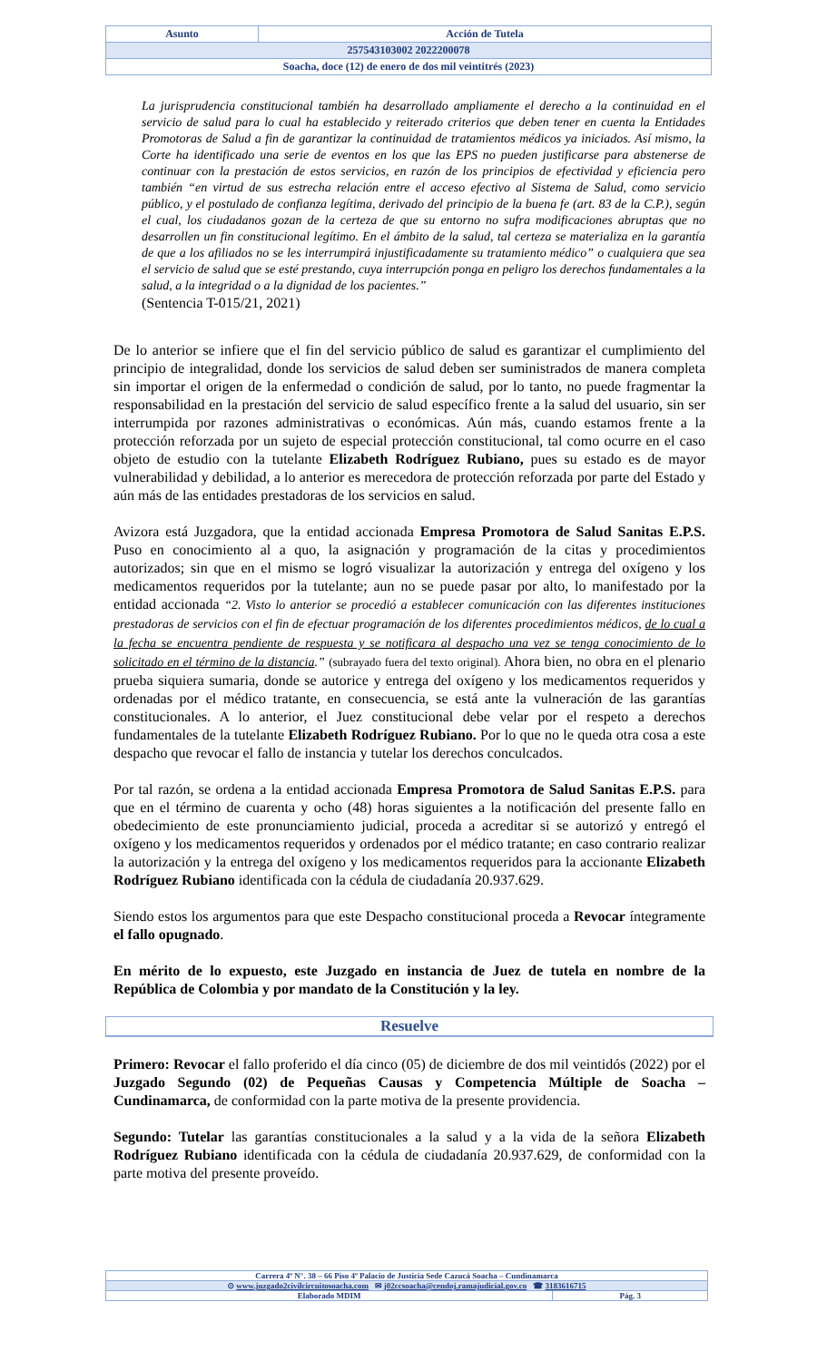| Asunto | Acción de Tutela |
| 257543103002 2022200078 | |
| Soacha, doce (12) de enero de dos mil veintitrés (2023) | |
La jurisprudencia constitucional también ha desarrollado ampliamente el derecho a la continuidad en el servicio de salud para lo cual ha establecido y reiterado criterios que deben tener en cuenta la Entidades Promotoras de Salud a fin de garantizar la continuidad de tratamientos médicos ya iniciados. Así mismo, la Corte ha identificado una serie de eventos en los que las EPS no pueden justificarse para abstenerse de continuar con la prestación de estos servicios, en razón de los principios de efectividad y eficiencia pero también “en virtud de sus estrecha relación entre el acceso efectivo al Sistema de Salud, como servicio público, y el postulado de confianza legítima, derivado del principio de la buena fe (art. 83 de la C.P.), según el cual, los ciudadanos gozan de la certeza de que su entorno no sufra modificaciones abruptas que no desarrollen un fin constitucional legítimo. En el ámbito de la salud, tal certeza se materializa en la garantía de que a los afiliados no se les interrumpirá injustificadamente su tratamiento médico” o cualquiera que sea el servicio de salud que se esté prestando, cuya interrupción ponga en peligro los derechos fundamentales a la salud, a la integridad o a la dignidad de los pacientes.”
(Sentencia T-015/21, 2021)
De lo anterior se infiere que el fin del servicio público de salud es garantizar el cumplimiento del principio de integralidad, donde los servicios de salud deben ser suministrados de manera completa sin importar el origen de la enfermedad o condición de salud, por lo tanto, no puede fragmentar la responsabilidad en la prestación del servicio de salud específico frente a la salud del usuario, sin ser interrumpida por razones administrativas o económicas. Aún más, cuando estamos frente a la protección reforzada por un sujeto de especial protección constitucional, tal como ocurre en el caso objeto de estudio con la tutelante Elizabeth Rodríguez Rubiano, pues su estado es de mayor vulnerabilidad y debilidad, a lo anterior es merecedora de protección reforzada por parte del Estado y aún más de las entidades prestadoras de los servicios en salud.
Avizora está Juzgadora, que la entidad accionada Empresa Promotora de Salud Sanitas E.P.S. Puso en conocimiento al a quo, la asignación y programación de la citas y procedimientos autorizados; sin que en el mismo se logró visualizar la autorización y entrega del oxígeno y los medicamentos requeridos por la tutelante; aun no se puede pasar por alto, lo manifestado por la entidad accionada “2. Visto lo anterior se procedió a establecer comunicación con las diferentes instituciones prestadoras de servicios con el fin de efectuar programación de los diferentes procedimientos médicos, de lo cual a la fecha se encuentra pendiente de respuesta y se notificara al despacho una vez se tenga conocimiento de lo solicitado en el término de la distancia.” (subrayado fuera del texto original). Ahora bien, no obra en el plenario prueba siquiera sumaria, donde se autorice y entrega del oxígeno y los medicamentos requeridos y ordenadas por el médico tratante, en consecuencia, se está ante la vulneración de las garantías constitucionales. A lo anterior, el Juez constitucional debe velar por el respeto a derechos fundamentales de la tutelante Elizabeth Rodríguez Rubiano. Por lo que no le queda otra cosa a este despacho que revocar el fallo de instancia y tutelar los derechos conculcados.
Por tal razón, se ordena a la entidad accionada Empresa Promotora de Salud Sanitas E.P.S. para que en el término de cuarenta y ocho (48) horas siguientes a la notificación del presente fallo en obedecimiento de este pronunciamiento judicial, proceda a acreditar si se autorizó y entregó el oxígeno y los medicamentos requeridos y ordenados por el médico tratante; en caso contrario realizar la autorización y la entrega del oxígeno y los medicamentos requeridos para la accionante Elizabeth Rodríguez Rubiano identificada con la cédula de ciudadanía 20.937.629.
Siendo estos los argumentos para que este Despacho constitucional proceda a Revocar íntegramente el fallo opugnado.
En mérito de lo expuesto, este Juzgado en instancia de Juez de tutela en nombre de la República de Colombia y por mandato de la Constitución y la ley.
Resuelve
Primero: Revocar el fallo proferido el día cinco (05) de diciembre de dos mil veintidós (2022) por el Juzgado Segundo (02) de Pequeñas Causas y Competencia Múltiple de Soacha – Cundinamarca, de conformidad con la parte motiva de la presente providencia.
Segundo: Tutelar las garantías constitucionales a la salud y a la vida de la señora Elizabeth Rodríguez Rubiano identificada con la cédula de ciudadanía 20.937.629, de conformidad con la parte motiva del presente proveído.
| Carrera 4ª N°. 38 – 66 Piso 4º Palacio de Justicia Sede Cazucá Soacha – Cundinamarca | |
| ⊙ www.juzgado2civilcircuitosoacha.com ✉ j02ccsoacha@cendoj.ramajudicial.gov.co ☎ 3183616715 | |
| Elaborado MDIM | Pág. 3 |